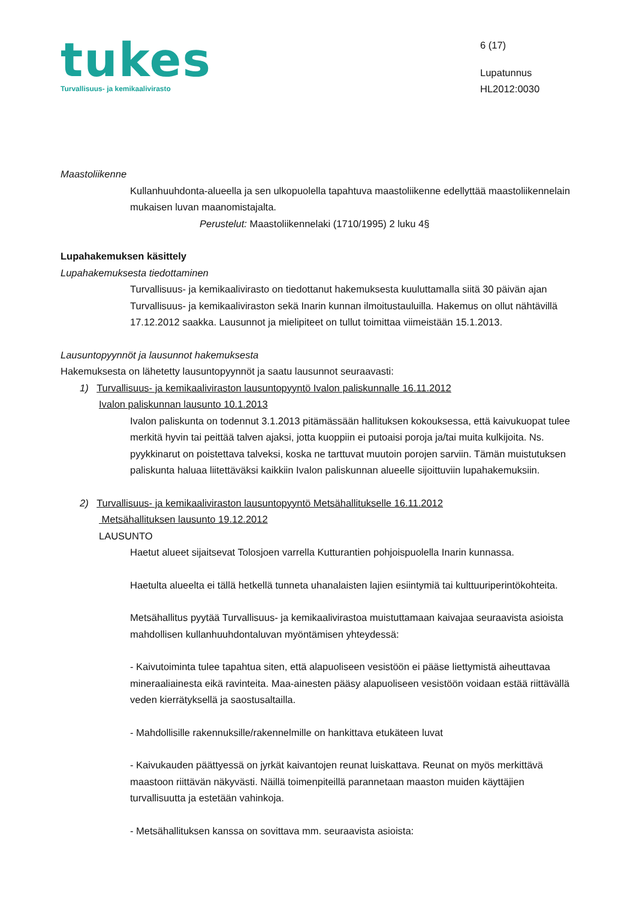tukes
Turvallisuus- ja kemikaalivirasto
6 (17)
Lupatunnus
HL2012:0030
Maastoliikenne
Kullanhuuhdonta-alueella ja sen ulkopuolella tapahtuva maastoliikenne edellyttää maastoliikennelain mukaisen luvan maanomistajalta.
Perustelut: Maastoliikennelaki (1710/1995) 2 luku 4§
Lupahakemuksen käsittely
Lupahakemuksesta tiedottaminen
Turvallisuus- ja kemikaalivirasto on tiedottanut hakemuksesta kuuluttamalla siitä 30 päivän ajan Turvallisuus- ja kemikaaliviraston sekä Inarin kunnan ilmoitustauluilla. Hakemus on ollut nähtävillä 17.12.2012 saakka. Lausunnot ja mielipiteet on tullut toimittaa viimeistään 15.1.2013.
Lausuntopyynnöt ja lausunnot hakemuksesta
Hakemuksesta on lähetetty lausuntopyynnöt ja saatu lausunnot seuraavasti:
1) Turvallisuus- ja kemikaaliviraston lausuntopyyntö Ivalon paliskunnalle 16.11.2012
Ivalon paliskunnan lausunto 10.1.2013
Ivalon paliskunta on todennut 3.1.2013 pitämässään hallituksen kokouksessa, että kaivukuopat tulee merkitä hyvin tai peittää talven ajaksi, jotta kuoppiin ei putoaisi poroja ja/tai muita kulkijoita. Ns. pyykkinarut on poistettava talveksi, koska ne tarttuvat muutoin porojen sarviin. Tämän muistutuksen paliskunta haluaa liitettäväksi kaikkiin Ivalon paliskunnan alueelle sijoittuviin lupahakemuksiin.
2) Turvallisuus- ja kemikaaliviraston lausuntopyyntö Metsähallitukselle 16.11.2012
Metsähallituksen lausunto 19.12.2012
LAUSUNTO
Haetut alueet sijaitsevat Tolosjoen varrella Kutturantien pohjoispuolella Inarin kunnassa.
Haetulta alueelta ei tällä hetkellä tunneta uhanalaisten lajien esiintymiä tai kulttuuriperintökohteita.
Metsähallitus pyytää Turvallisuus- ja kemikaalivirastoa muistuttamaan kaivajaa seuraavista asioista mahdollisen kullanhuuhdontaluvan myöntämisen yhteydessä:
- Kaivutoiminta tulee tapahtua siten, että alapuoliseen vesistöön ei pääse liettymistä aiheuttavaa mineraaliainesta eikä ravinteita. Maa-ainesten pääsy alapuoliseen vesistöön voidaan estää riittävällä veden kierrätyksellä ja saostusaltailla.
- Mahdollisille rakennuksille/rakennelmille on hankittava etukäteen luvat
- Kaivukauden päättyessä on jyrkät kaivantojen reunat luiskattava. Reunat on myös merkittävä maastoon riittävän näkyvästi. Näillä toimenpiteillä parannetaan maaston muiden käyttäjien turvallisuutta ja estetään vahinkoja.
- Metsähallituksen kanssa on sovittava mm. seuraavista asioista: